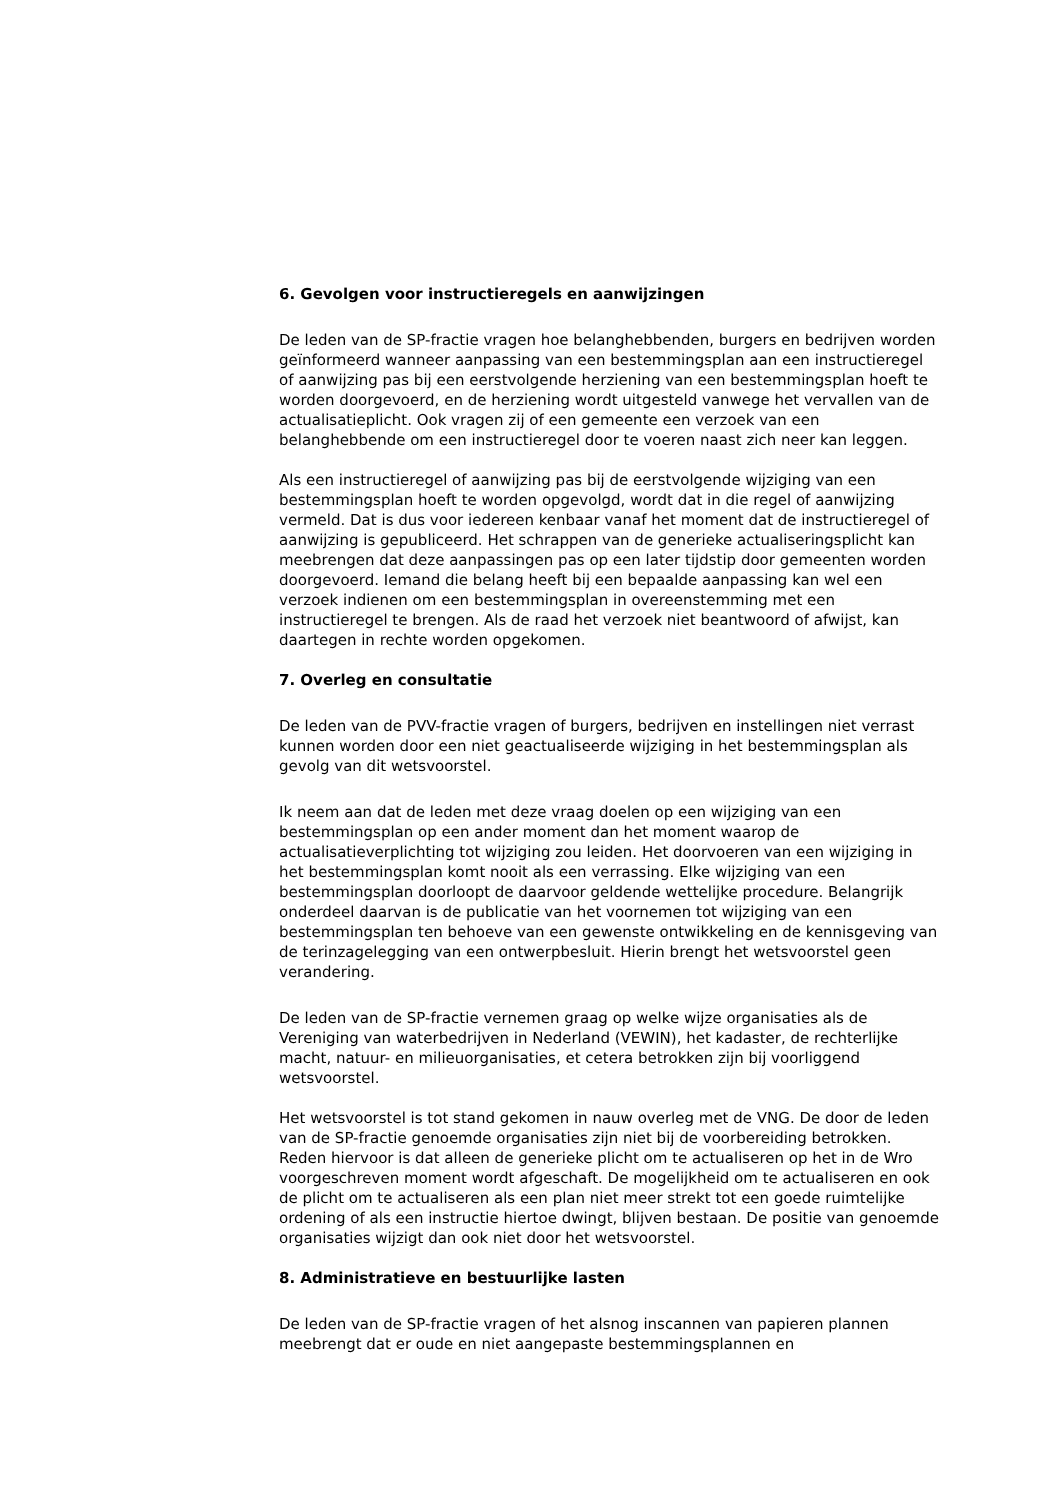6. Gevolgen voor instructieregels en aanwijzingen
De leden van de SP-fractie vragen hoe belanghebbenden, burgers en bedrijven worden geïnformeerd wanneer aanpassing van een bestemmingsplan aan een instructieregel of aanwijzing pas bij een eerstvolgende herziening van een bestemmingsplan hoeft te worden doorgevoerd, en de herziening wordt uitgesteld vanwege het vervallen van de actualisatieplicht. Ook vragen zij of een gemeente een verzoek van een belanghebbende om een instructieregel door te voeren naast zich neer kan leggen.
Als een instructieregel of aanwijzing pas bij de eerstvolgende wijziging van een bestemmingsplan hoeft te worden opgevolgd, wordt dat in die regel of aanwijzing vermeld. Dat is dus voor iedereen kenbaar vanaf het moment dat de instructieregel of aanwijzing is gepubliceerd. Het schrappen van de generieke actualiseringsplicht kan meebrengen dat deze aanpassingen pas op een later tijdstip door gemeenten worden doorgevoerd. Iemand die belang heeft bij een bepaalde aanpassing kan wel een verzoek indienen om een bestemmingsplan in overeenstemming met een instructieregel te brengen. Als de raad het verzoek niet beantwoord of afwijst, kan daartegen in rechte worden opgekomen.
7. Overleg en consultatie
De leden van de PVV-fractie vragen of burgers, bedrijven en instellingen niet verrast kunnen worden door een niet geactualiseerde wijziging in het bestemmingsplan als gevolg van dit wetsvoorstel.
Ik neem aan dat de leden met deze vraag doelen op een wijziging van een bestemmingsplan op een ander moment dan het moment waarop de actualisatieverplichting tot wijziging zou leiden. Het doorvoeren van een wijziging in het bestemmingsplan komt nooit als een verrassing. Elke wijziging van een bestemmingsplan doorloopt de daarvoor geldende wettelijke procedure. Belangrijk onderdeel daarvan is de publicatie van het voornemen tot wijziging van een bestemmingsplan ten behoeve van een gewenste ontwikkeling en de kennisgeving van de terinzagelegging van een ontwerpbesluit. Hierin brengt het wetsvoorstel geen verandering.
De leden van de SP-fractie vernemen graag op welke wijze organisaties als de Vereniging van waterbedrijven in Nederland (VEWIN), het kadaster, de rechterlijke macht, natuur- en milieuorganisaties, et cetera betrokken zijn bij voorliggend wetsvoorstel.
Het wetsvoorstel is tot stand gekomen in nauw overleg met de VNG. De door de leden van de SP-fractie genoemde organisaties zijn niet bij de voorbereiding betrokken. Reden hiervoor is dat alleen de generieke plicht om te actualiseren op het in de Wro voorgeschreven moment wordt afgeschaft. De mogelijkheid om te actualiseren en ook de plicht om te actualiseren als een plan niet meer strekt tot een goede ruimtelijke ordening of als een instructie hiertoe dwingt, blijven bestaan. De positie van genoemde organisaties wijzigt dan ook niet door het wetsvoorstel.
8. Administratieve en bestuurlijke lasten
De leden van de SP-fractie vragen of het alsnog inscannen van papieren plannen meebrengt dat er oude en niet aangepaste bestemmingsplannen en